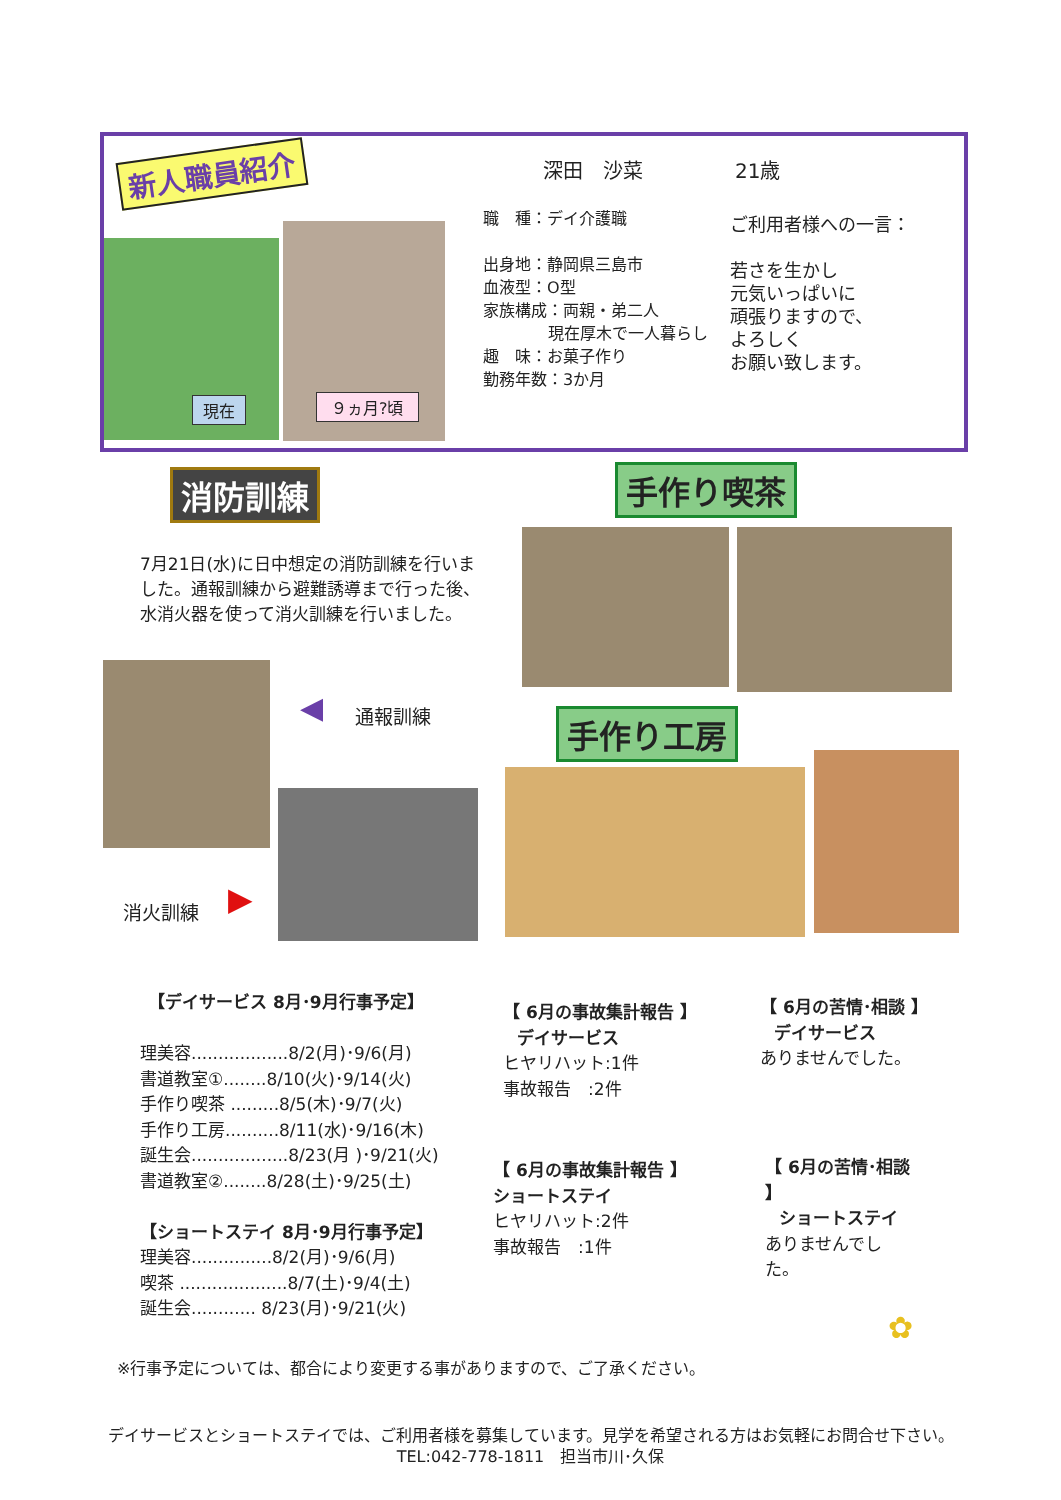新人職員紹介
現在 ９ヵ月?頃
深田　沙菜 21歳
職　種：デイ介護職
出身地：静岡県三島市
血液型：O型
家族構成：両親・弟二人
現在厚木で一人暮らし
趣　味：お菓子作り
勤務年数：3か月
ご利用者様への一言：
若さを生かし
元気いっぱいに
頑張りますので、
よろしく
お願い致します。
消防訓練 手作り喫茶
7月21日(水)に日中想定の消防訓練を行いました。通報訓練から避難誘導まで行った後、水消火器を使って消火訓練を行いました。
◀ 通報訓練
消火訓練 ▶
手作り工房
【デイサービス 8月･9月行事予定】
理美容..................8/2(月)･9/6(月)
書道教室①........8/10(火)･9/14(火)
手作り喫茶 .........8/5(木)･9/7(火)
手作り工房..........8/11(水)･9/16(木)
誕生会..................8/23(月 )･9/21(火)
書道教室②........8/28(土)･9/25(土)
【ショートステイ 8月･9月行事予定】
理美容...............8/2(月)･9/6(月)
喫茶 ....................8/7(土)･9/4(土)
誕生会............ 8/23(月)･9/21(火)
【 6月の事故集計報告 】
デイサービス
ヒヤリハット:1件
事故報告　:2件
【 6月の苦情･相談 】
デイサービス
ありませんでした。
【 6月の事故集計報告 】
ショートステイ
ヒヤリハット:2件
事故報告　:1件
【 6月の苦情･相談 】
ショートステイ
ありませんでした。
✿
※行事予定については、都合により変更する事がありますので、ご了承ください。
デイサービスとショートステイでは、ご利用者様を募集しています。見学を希望される方はお気軽にお問合せ下さい。
TEL:042-778-1811　担当市川･久保